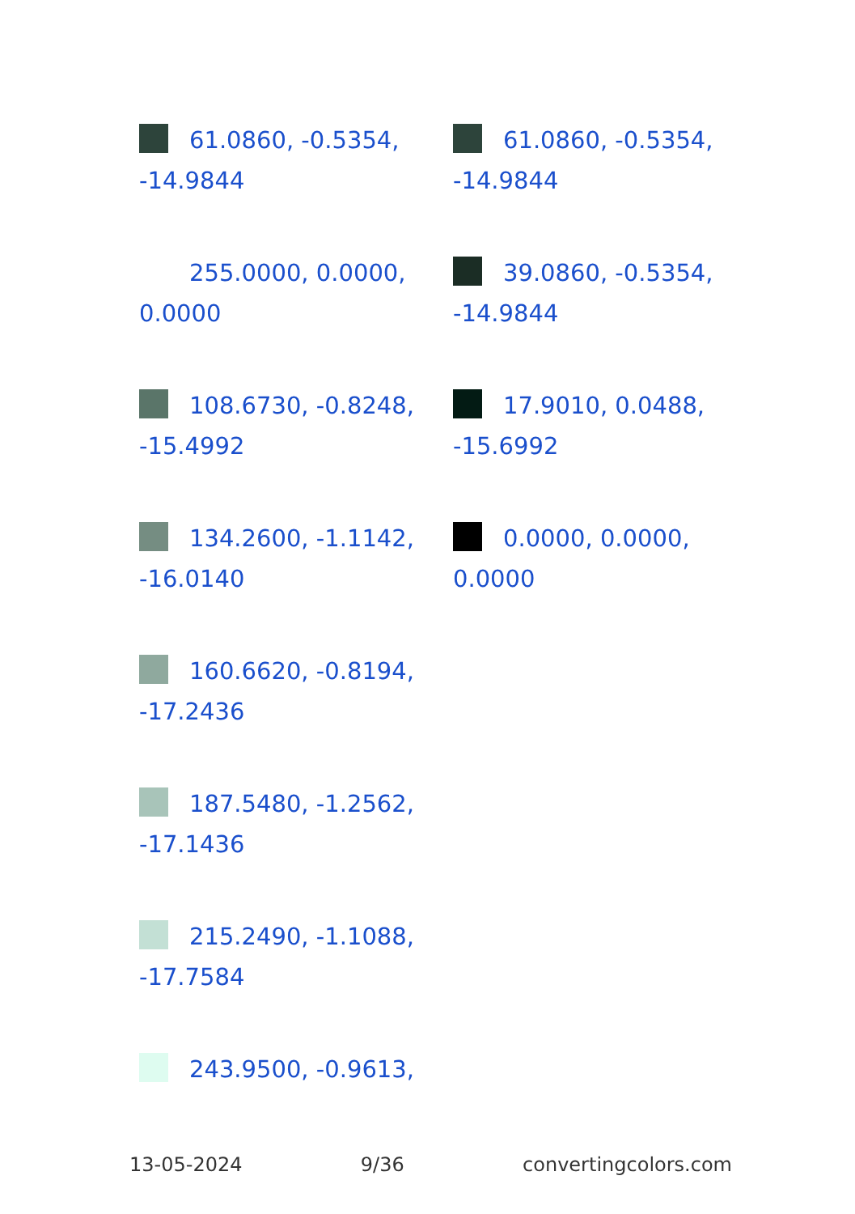61.0860, -0.5354, -14.9844
61.0860, -0.5354, -14.9844
255.0000, 0.0000, 0.0000
39.0860, -0.5354, -14.9844
108.6730, -0.8248, -15.4992
17.9010, 0.0488, -15.6992
134.2600, -1.1142, -16.0140
0.0000, 0.0000, 0.0000
160.6620, -0.8194, -17.2436
187.5480, -1.2562, -17.1436
215.2490, -1.1088, -17.7584
243.9500, -0.9613,
13-05-2024 9/36 convertingcolors.com